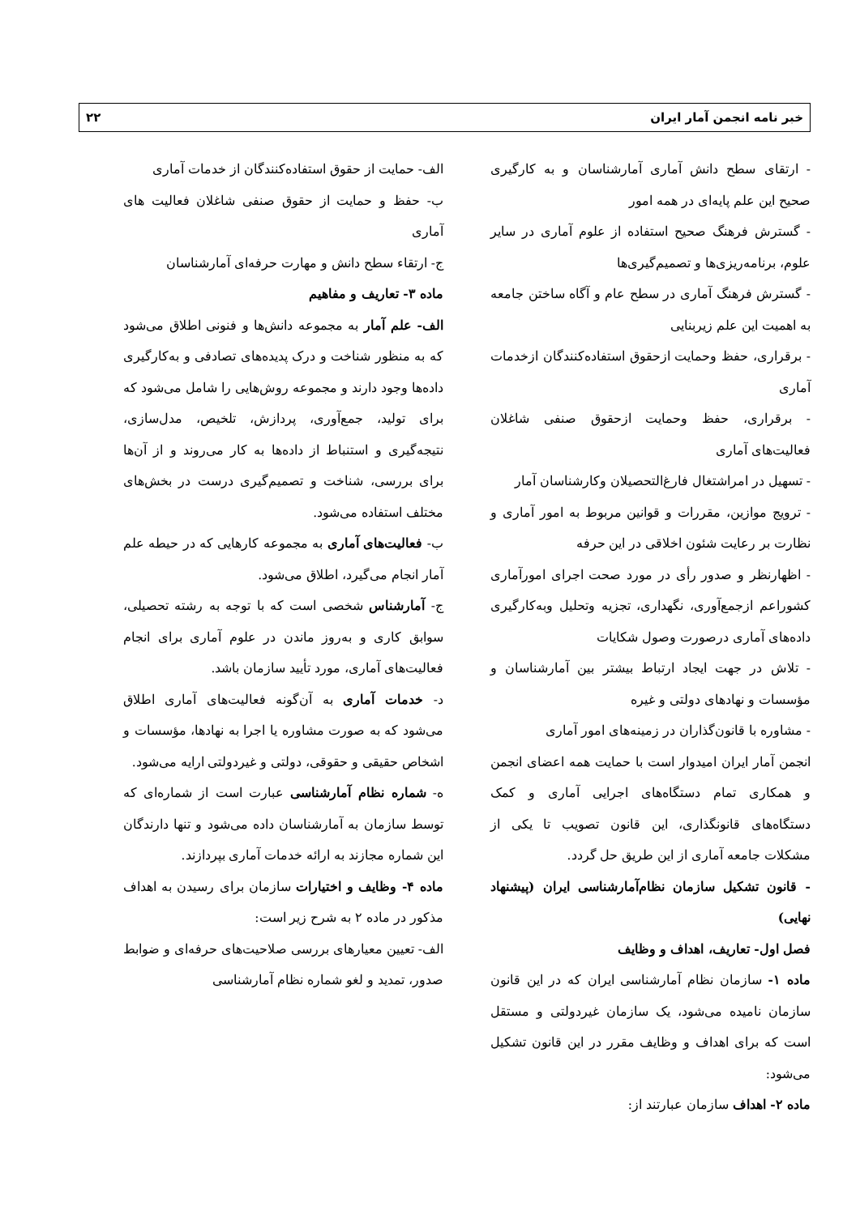خبر نامه انجمن آمار ایران ۲۲
- ارتقای سطح دانش آماری آمارشناسان و به کارگیری صحیح این علم پایه‌ای در همه امور
- گسترش فرهنگ صحیح استفاده از علوم آماری در سایر علوم، برنامه‌ریزی‌ها و تصمیم‌گیری‌ها
- گسترش فرهنگ آماری در سطح عام و آگاه ساختن جامعه به اهمیت این علم زیربنایی
- برقراری، حفظ وحمایت ازحقوق استفاده‌کنندگان ازخدمات آماری
- برقراری، حفظ وحمایت ازحقوق صنفی شاغلان فعالیت‌های آماری
- تسهیل در امراشتغال فارغ‌التحصیلان وکارشناسان آمار
- ترویج موازین، مقررات و قوانین مربوط به امور آماری و نظارت بر رعایت شئون اخلاقی در این حرفه
- اظهارنظر و صدور رأی در مورد صحت اجرای امورآماری کشوراعم ازجمع‌آوری، نگهداری، تجزیه وتحلیل وبه‌کارگیری داده‌های آماری درصورت وصول شکایات
- تلاش در جهت ایجاد ارتباط بیشتر بین آمارشناسان و مؤسسات و نهادهای دولتی و غیره
- مشاوره با قانون‌گذاران در زمینه‌های امور آماری
انجمن آمار ایران امیدوار است با حمایت همه اعضای انجمن و همکاری تمام دستگاه‌های اجرایی آماری و کمک دستگاه‌های قانونگذاری، این قانون تصویب تا یکی از مشکلات جامعه آماری از این طریق حل گردد.
- قانون تشکیل سازمان نظام‌آمارشناسی ایران (پیشنهاد نهایی)
فصل اول- تعاریف، اهداف و وظایف
ماده ۱- سازمان نظام آمارشناسی ایران که در این قانون سازمان نامیده می‌شود، یک سازمان غیردولتی و مستقل است که برای اهداف و وظایف مقرر در این قانون تشکیل می‌شود:
ماده ۲- اهداف سازمان عبارتند از:
الف- حمایت از حقوق استفاده‌کنندگان از خدمات آماری
ب- حفظ و حمایت از حقوق صنفی شاغلان فعالیت های آماری
ج- ارتقاء سطح دانش و مهارت حرفه‌ای آمارشناسان
ماده ۳- تعاریف و مفاهیم
الف- علم آمار به مجموعه دانش‌ها و فنونی اطلاق می‌شود که به منظور شناخت و درک پدیده‌های تصادفی و به‌کارگیری داده‌ها وجود دارند و مجموعه روش‌هایی را شامل می‌شود که برای تولید، جمع‌آوری، پردازش، تلخیص، مدل‌سازی، نتیجه‌گیری و استنباط از داده‌ها به کار می‌روند و از آن‌ها برای بررسی، شناخت و تصمیم‌گیری درست در بخش‌های مختلف استفاده می‌شود.
ب- فعالیت‌های آماری به مجموعه کارهایی که در حیطه علم آمار انجام می‌گیرد، اطلاق می‌شود.
ج- آمارشناس شخصی است که با توجه به رشته تحصیلی، سوابق کاری و به‌روز ماندن در علوم آماری برای انجام فعالیت‌های آماری، مورد تأیید سازمان باشد.
د- خدمات آماری به آن‌گونه فعالیت‌های آماری اطلاق می‌شود که به صورت مشاوره یا اجرا به نهادها، مؤسسات و اشخاص حقیقی و حقوقی، دولتی و غیردولتی ارایه می‌شود.
ه- شماره نظام آمارشناسی عبارت است از شماره‌ای که توسط سازمان به آمارشناسان داده می‌شود و تنها دارندگان این شماره مجازند به ارائه خدمات آماری بپردازند.
ماده ۴- وظایف و اختیارات سازمان برای رسیدن به اهداف مذکور در ماده ۲ به شرح زیر است:
الف- تعیین معیارهای بررسی صلاحیت‌های حرفه‌ای و ضوابط صدور، تمدید و لغو شماره نظام آمارشناسی